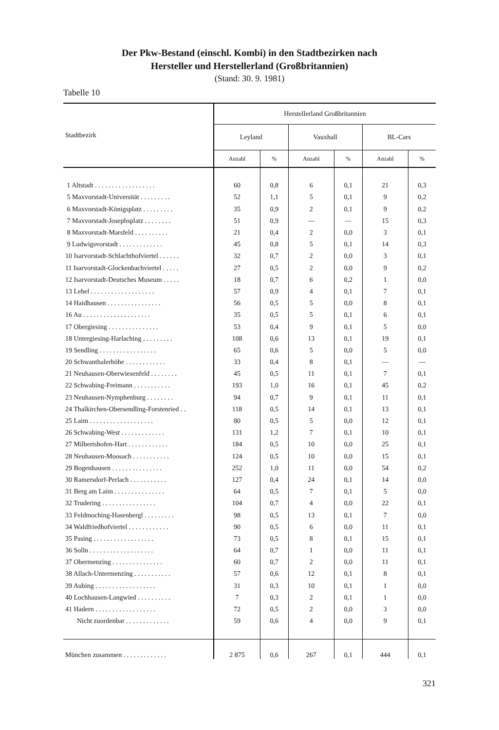Der Pkw-Bestand (einschl. Kombi) in den Stadtbezirken nach
Hersteller und Herstellerland (Großbritannien)
(Stand: 30. 9. 1981)
Tabelle 10
| Stadtbezirk | Herstellerland Großbritannien | | | | | |
| --- | --- | --- | --- | --- | --- | --- |
| | Leyland | | Vauxhall | | BL-Cars | |
| | Anzahl | % | Anzahl | % | Anzahl | % |
| 1 Altstadt . . . . . . . . . . . . . . . . . . | 60 | 0,8 | 6 | 0,1 | 21 | 0,3 |
| 5 Maxvorstadt-Universität . . . . . . . . . | 52 | 1,1 | 5 | 0,1 | 9 | 0,2 |
| 6 Maxvorstadt-Königsplatz . . . . . . . . . | 35 | 0,9 | 2 | 0,1 | 9 | 0,2 |
| 7 Maxvorstadt-Josephsplatz . . . . . . . . | 51 | 0,9 | — | — | 15 | 0,3 |
| 8 Maxvorstadt-Marsfeld . . . . . . . . . . | 21 | 0,4 | 2 | 0,0 | 3 | 0,1 |
| 9 Ludwigsvorstadt . . . . . . . . . . . . . | 45 | 0,8 | 5 | 0,1 | 14 | 0,3 |
| 10 Isarvorstadt-Schlachthofviertel . . . . . . | 32 | 0,7 | 2 | 0,0 | 3 | 0,1 |
| 11 Isarvorstadt-Glockenbachviertel . . . . . | 27 | 0,5 | 2 | 0,0 | 9 | 0,2 |
| 12 Isarvorstadt-Deutsches Museum . . . . . | 18 | 0,7 | 6 | 0,2 | 1 | 0,0 |
| 13 Lehel . . . . . . . . . . . . . . . . . . . | 57 | 0,9 | 4 | 0,1 | 7 | 0,1 |
| 14 Haidhausen . . . . . . . . . . . . . . . . | 56 | 0,5 | 5 | 0,0 | 8 | 0,1 |
| 16 Au . . . . . . . . . . . . . . . . . . . . | 35 | 0,5 | 5 | 0,1 | 6 | 0,1 |
| 17 Obergiesing . . . . . . . . . . . . . . . | 53 | 0,4 | 9 | 0,1 | 5 | 0,0 |
| 18 Untergiesing-Harlaching . . . . . . . . . | 108 | 0,6 | 13 | 0,1 | 19 | 0,1 |
| 19 Sendling . . . . . . . . . . . . . . . . . | 65 | 0,6 | 5 | 0,0 | 5 | 0,0 |
| 20 Schwanthalerhöhe . . . . . . . . . . . . | 33 | 0,4 | 8 | 0,1 | — | — |
| 21 Neuhausen-Oberwiesenfeld . . . . . . . . | 45 | 0,5 | 11 | 0,1 | 7 | 0,1 |
| 22 Schwabing-Freimann . . . . . . . . . . . | 193 | 1,0 | 16 | 0,1 | 45 | 0,2 |
| 23 Neuhausen-Nymphenburg . . . . . . . . | 94 | 0,7 | 9 | 0,1 | 11 | 0,1 |
| 24 Thalkirchen-Obersendling-Forstenried . . | 118 | 0,5 | 14 | 0,1 | 13 | 0,1 |
| 25 Laim . . . . . . . . . . . . . . . . . . . | 80 | 0,5 | 5 | 0,0 | 12 | 0,1 |
| 26 Schwabing-West . . . . . . . . . . . . . | 131 | 1,2 | 7 | 0,1 | 10 | 0,1 |
| 27 Milbertshofen-Hart . . . . . . . . . . . . | 184 | 0,5 | 10 | 0,0 | 25 | 0,1 |
| 28 Neuhausen-Moosach . . . . . . . . . . . | 124 | 0,5 | 10 | 0,0 | 15 | 0,1 |
| 29 Bogenhausen . . . . . . . . . . . . . . . | 252 | 1,0 | 11 | 0,0 | 54 | 0,2 |
| 30 Ramersdorf-Perlach . . . . . . . . . . . | 127 | 0,4 | 24 | 0,1 | 14 | 0,0 |
| 31 Berg am Laim . . . . . . . . . . . . . . . | 64 | 0,5 | 7 | 0,1 | 5 | 0,0 |
| 32 Trudering . . . . . . . . . . . . . . . . | 104 | 0,7 | 4 | 0,0 | 22 | 0,1 |
| 33 Feldmoching-Hasenbergl . . . . . . . . . | 98 | 0,5 | 13 | 0,1 | 7 | 0,0 |
| 34 Waldfriedhofviertel . . . . . . . . . . . . | 90 | 0,5 | 6 | 0,0 | 11 | 0,1 |
| 35 Pasing . . . . . . . . . . . . . . . . . . | 73 | 0,5 | 8 | 0,1 | 15 | 0,1 |
| 36 Solln . . . . . . . . . . . . . . . . . . . | 64 | 0,7 | 1 | 0,0 | 11 | 0,1 |
| 37 Obermenzing . . . . . . . . . . . . . . . | 60 | 0,7 | 2 | 0,0 | 11 | 0,1 |
| 38 Allach-Untermenzing . . . . . . . . . . . | 57 | 0,6 | 12 | 0,1 | 8 | 0,1 |
| 39 Aubing . . . . . . . . . . . . . . . . . . | 31 | 0,3 | 10 | 0,1 | 1 | 0,0 |
| 40 Lochhausen-Langwied . . . . . . . . . . | 7 | 0,3 | 2 | 0,1 | 1 | 0,0 |
| 41 Hadern . . . . . . . . . . . . . . . . . . | 72 | 0,5 | 2 | 0,0 | 3 | 0,0 |
| Nicht zuordenbar . . . . . . . . . . . . . | 59 | 0,6 | 4 | 0,0 | 9 | 0,1 |
| München zusammen . . . . . . . . . . . . . | 2 875 | 0,6 | 267 | 0,1 | 444 | 0,1 |
321